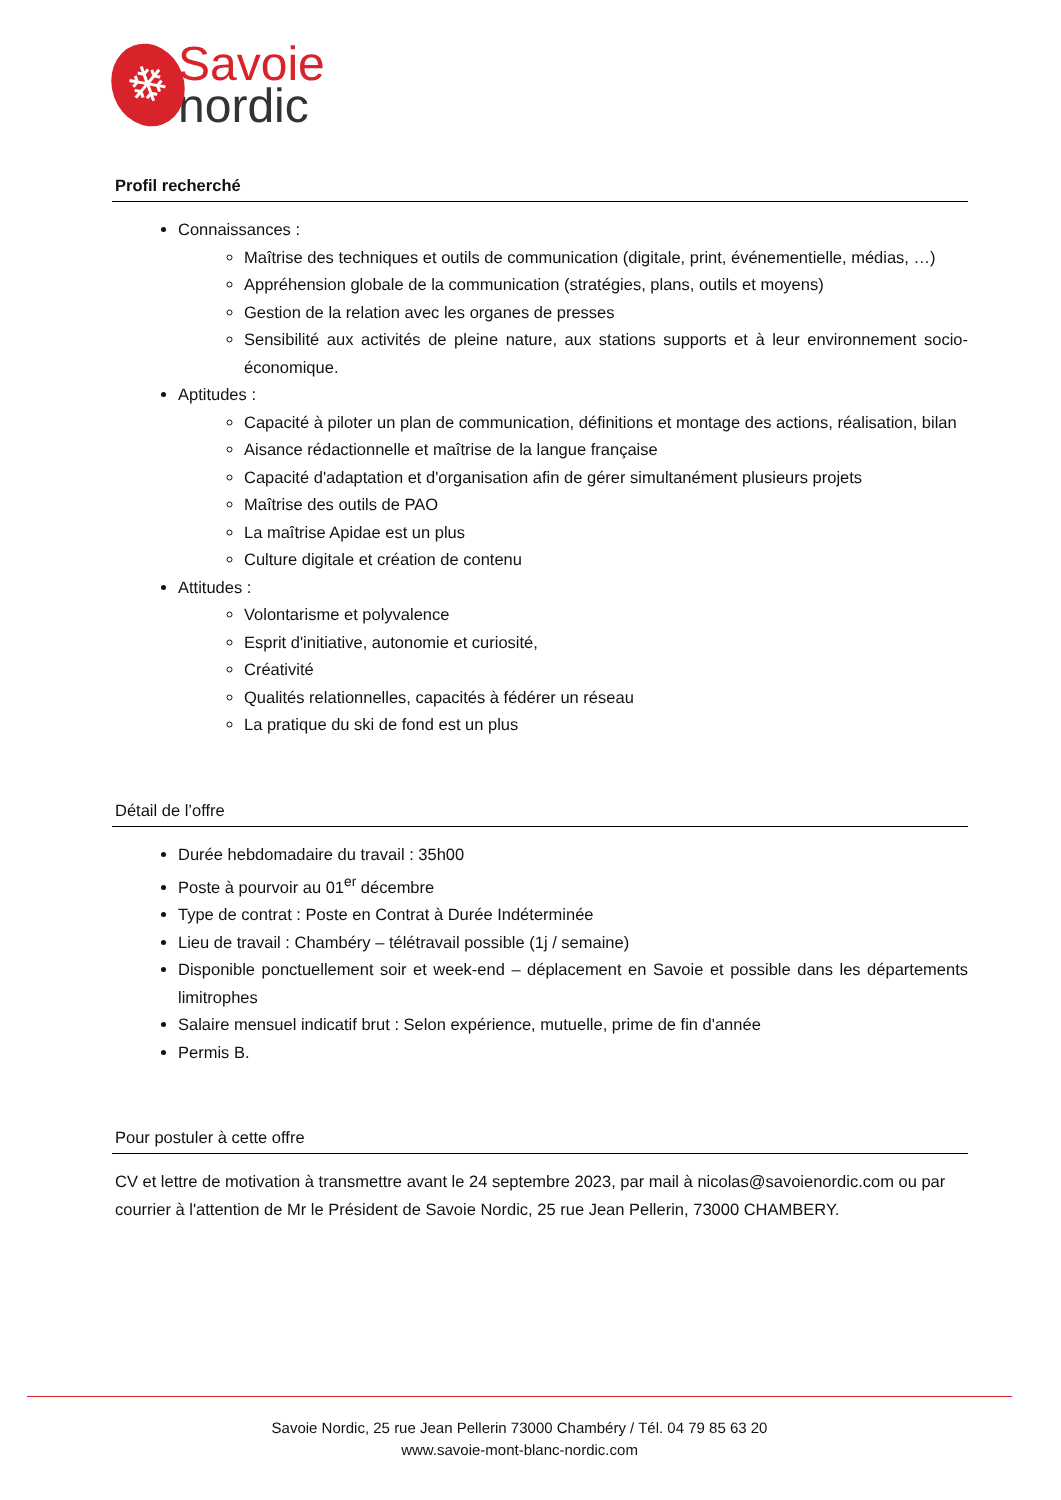❄
Savoie
nordic
Profil recherché
Connaissances :
Maîtrise des techniques et outils de communication (digitale, print, événementielle, médias, …)
Appréhension globale de la communication (stratégies, plans, outils et moyens)
Gestion de la relation avec les organes de presses
Sensibilité aux activités de pleine nature, aux stations supports et à leur environnement socio-économique.
Aptitudes :
Capacité à piloter un plan de communication, définitions et montage des actions, réalisation, bilan
Aisance rédactionnelle et maîtrise de la langue française
Capacité d'adaptation et d'organisation afin de gérer simultanément plusieurs projets
Maîtrise des outils de PAO
La maîtrise Apidae est un plus
Culture digitale et création de contenu
Attitudes :
Volontarisme et polyvalence
Esprit d'initiative, autonomie et curiosité,
Créativité
Qualités relationnelles, capacités à fédérer un réseau
La pratique du ski de fond est un plus
Détail de l’offre
Durée hebdomadaire du travail : 35h00
Poste à pourvoir au 01<sup>er</sup> décembre
Type de contrat : Poste en Contrat à Durée Indéterminée
Lieu de travail : Chambéry – télétravail possible (1j / semaine)
Disponible ponctuellement soir et week-end – déplacement en Savoie et possible dans les départements limitrophes
Salaire mensuel indicatif brut : Selon expérience, mutuelle, prime de fin d'année
Permis B.
Pour postuler à cette offre
CV et lettre de motivation à transmettre avant le 24 septembre 2023, par mail à nicolas@savoienordic.com ou par courrier à l'attention de Mr le Président de Savoie Nordic, 25 rue Jean Pellerin, 73000 CHAMBERY.
Savoie Nordic, 25 rue Jean Pellerin 73000 Chambéry / Tél. 04 79 85 63 20
www.savoie-mont-blanc-nordic.com